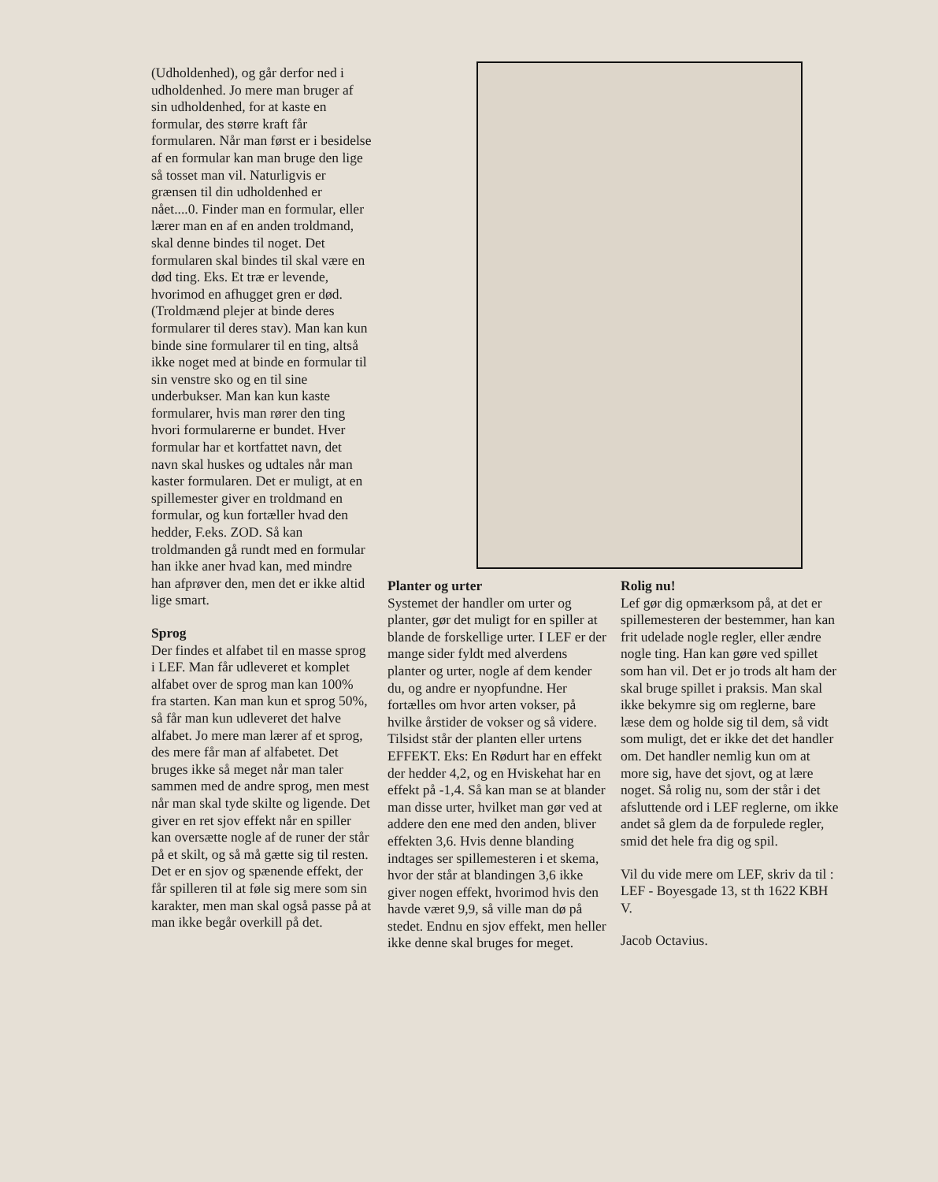(Udholdenhed), og går derfor ned i udholdenhed. Jo mere man bruger af sin udholdenhed, for at kaste en formular, des større kraft får formularen. Når man først er i besidelse af en formular kan man bruge den lige så tosset man vil. Naturligvis er grænsen til din udholdenhed er nået....0. Finder man en formular, eller lærer man en af en anden troldmand, skal denne bindes til noget. Det formularen skal bindes til skal være en død ting. Eks. Et træ er levende, hvorimod en afhugget gren er død. (Troldmænd plejer at binde deres formularer til deres stav). Man kan kun binde sine formularer til en ting, altså ikke noget med at binde en formular til sin venstre sko og en til sine underbukser. Man kan kun kaste formularer, hvis man rører den ting hvori formularerne er bundet. Hver formular har et kortfattet navn, det navn skal huskes og udtales når man kaster formularen. Det er muligt, at en spillemester giver en troldmand en formular, og kun fortæller hvad den hedder, F.eks. ZOD. Så kan troldmanden gå rundt med en formular han ikke aner hvad kan, med mindre han afprøver den, men det er ikke altid lige smart.
Sprog
Der findes et alfabet til en masse sprog i LEF. Man får udleveret et komplet alfabet over de sprog man kan 100% fra starten. Kan man kun et sprog 50%, så får man kun udleveret det halve alfabet. Jo mere man lærer af et sprog, des mere får man af alfabetet. Det bruges ikke så meget når man taler sammen med de andre sprog, men mest når man skal tyde skilte og ligende. Det giver en ret sjov effekt når en spiller kan oversætte nogle af de runer der står på et skilt, og så må gætte sig til resten. Det er en sjov og spænende effekt, der får spilleren til at føle sig mere som sin karakter, men man skal også passe på at man ikke begår overkill på det.
Planter og urter
Systemet der handler om urter og planter, gør det muligt for en spiller at blande de forskellige urter. I LEF er der mange sider fyldt med alverdens planter og urter, nogle af dem kender du, og andre er nyopfundne. Her fortælles om hvor arten vokser, på hvilke årstider de vokser og så videre. Tilsidst står der planten eller urtens EFFEKT. Eks: En Rødurt har en effekt der hedder 4,2, og en Hviskehat har en effekt på -1,4. Så kan man se at blander man disse urter, hvilket man gør ved at addere den ene med den anden, bliver effekten 3,6. Hvis denne blanding indtages ser spillemesteren i et skema, hvor der står at blandingen 3,6 ikke giver nogen effekt, hvorimod hvis den havde været 9,9, så ville man dø på stedet. Endnu en sjov effekt, men heller ikke denne skal bruges for meget.
Rolig nu!
Lef gør dig opmærksom på, at det er spillemesteren der bestemmer, han kan frit udelade nogle regler, eller ændre nogle ting. Han kan gøre ved spillet som han vil. Det er jo trods alt ham der skal bruge spillet i praksis. Man skal ikke bekymre sig om reglerne, bare læse dem og holde sig til dem, så vidt som muligt, det er ikke det det handler om. Det handler nemlig kun om at more sig, have det sjovt, og at lære noget. Så rolig nu, som der står i det afsluttende ord i LEF reglerne, om ikke andet så glem da de forpulede regler, smid det hele fra dig og spil.
Vil du vide mere om LEF, skriv da til : LEF - Boyesgade 13, st th 1622 KBH V.
Jacob Octavius.